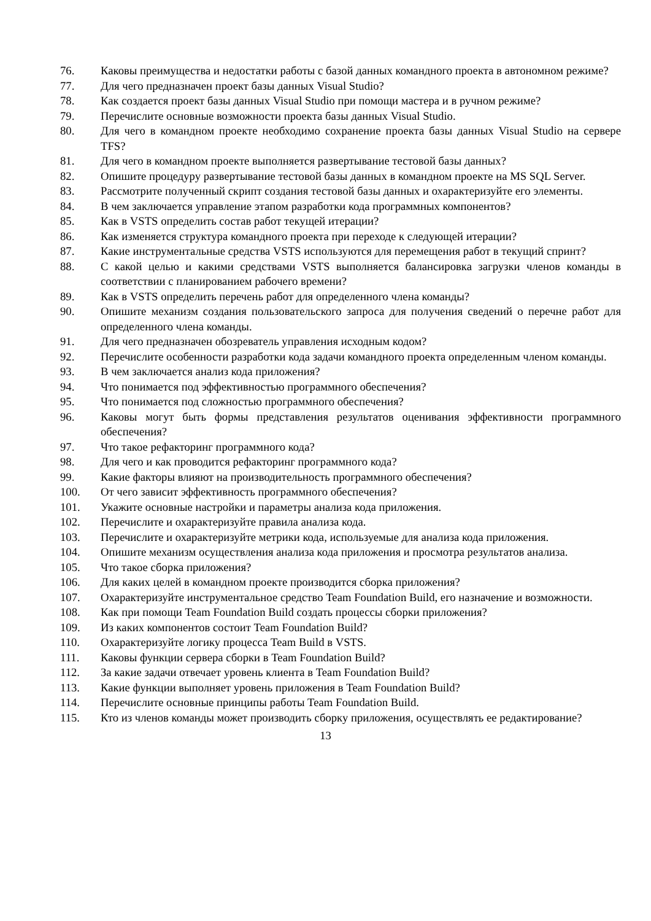76. Каковы преимущества и недостатки работы с базой данных командного проекта в автономном режиме?
77. Для чего предназначен проект базы данных Visual Studio?
78. Как создается проект базы данных Visual Studio при помощи мастера и в ручном режиме?
79. Перечислите основные возможности проекта базы данных Visual Studio.
80. Для чего в командном проекте необходимо сохранение проекта базы данных Visual Studio на сервере TFS?
81. Для чего в командном проекте выполняется развертывание тестовой базы данных?
82. Опишите процедуру развертывание тестовой базы данных в командном проекте на MS SQL Server.
83. Рассмотрите полученный скрипт создания тестовой базы данных и охарактеризуйте его элементы.
84. В чем заключается управление этапом разработки кода программных компонентов?
85. Как в VSTS определить состав работ текущей итерации?
86. Как изменяется структура командного проекта при переходе к следующей итерации?
87. Какие инструментальные средства VSTS используются для перемещения работ в текущий спринт?
88. С какой целью и какими средствами VSTS выполняется балансировка загрузки членов команды в соответствии с планированием рабочего времени?
89. Как в VSTS определить перечень работ для определенного члена команды?
90. Опишите механизм создания пользовательского запроса для получения сведений о перечне работ для определенного члена команды.
91. Для чего предназначен обозреватель управления исходным кодом?
92. Перечислите особенности разработки кода задачи командного проекта определенным членом команды.
93. В чем заключается анализ кода приложения?
94. Что понимается под эффективностью программного обеспечения?
95. Что понимается под сложностью программного обеспечения?
96. Каковы могут быть формы представления результатов оценивания эффективности программного обеспечения?
97. Что такое рефакторинг программного кода?
98. Для чего и как проводится рефакторинг программного кода?
99. Какие факторы влияют на производительность программного обеспечения?
100. От чего зависит эффективность программного обеспечения?
101. Укажите основные настройки и параметры анализа кода приложения.
102. Перечислите и охарактеризуйте правила анализа кода.
103. Перечислите и охарактеризуйте метрики кода, используемые для анализа кода приложения.
104. Опишите механизм осуществления анализа кода приложения и просмотра результатов анализа.
105. Что такое сборка приложения?
106. Для каких целей в командном проекте производится сборка приложения?
107. Охарактеризуйте инструментальное средство Team Foundation Build, его назначение и возможности.
108. Как при помощи Team Foundation Build создать процессы сборки приложения?
109. Из каких компонентов состоит Team Foundation Build?
110. Охарактеризуйте логику процесса Team Build в VSTS.
111. Каковы функции сервера сборки в Team Foundation Build?
112. За какие задачи отвечает уровень клиента в Team Foundation Build?
113. Какие функции выполняет уровень приложения в Team Foundation Build?
114. Перечислите основные принципы работы Team Foundation Build.
115. Кто из членов команды может производить сборку приложения, осуществлять ее редактирование?
13